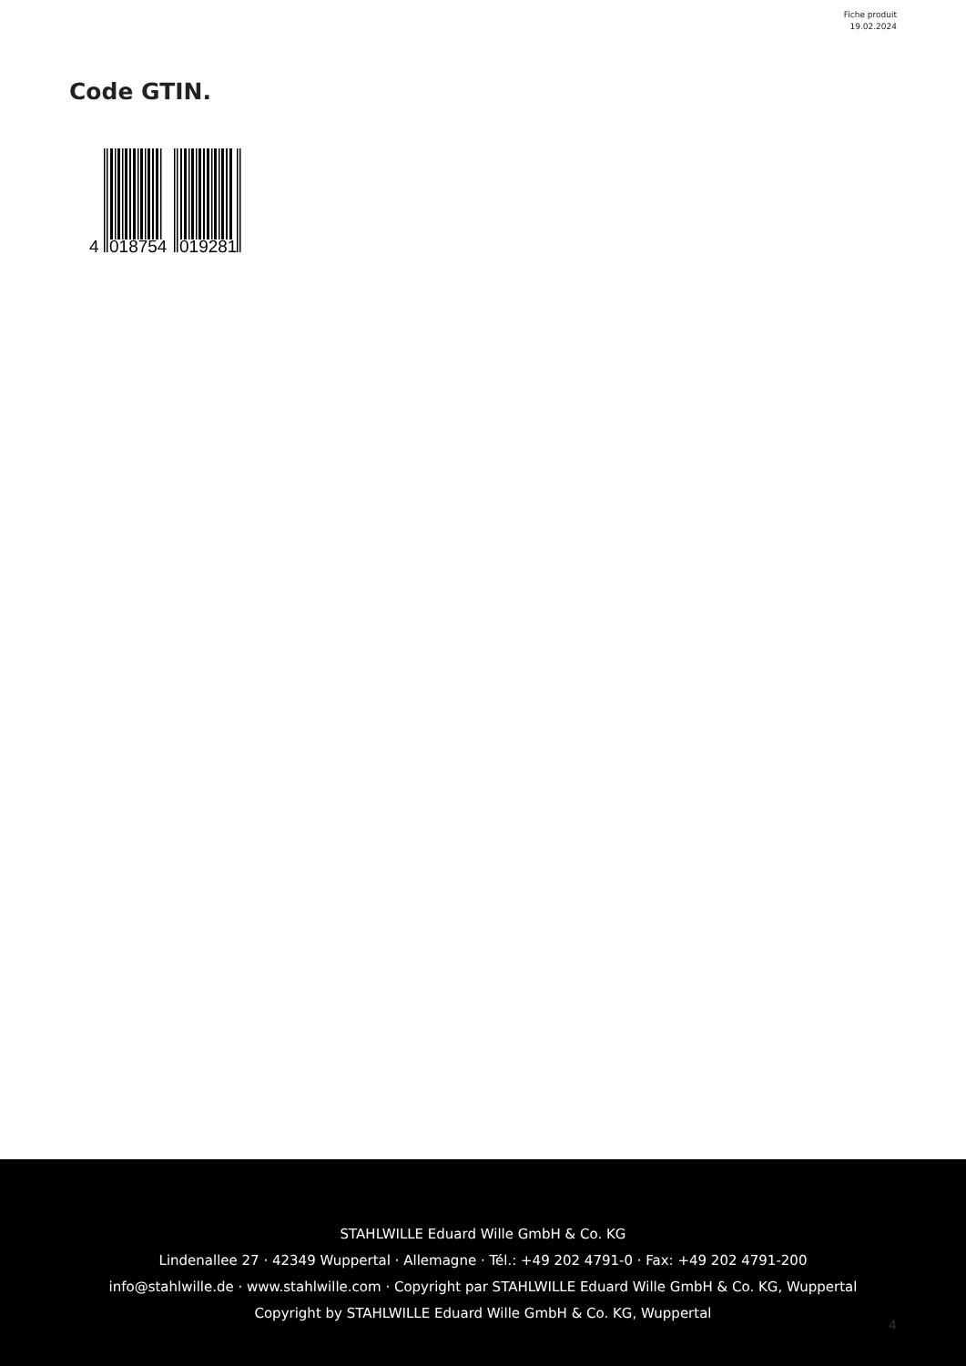Fiche produit
19.02.2024
Code GTIN.
4
018754
019281
STAHLWILLE Eduard Wille GmbH & Co. KG
Lindenallee 27 · 42349 Wuppertal · Allemagne · Tél.: +49 202 4791-0 · Fax: +49 202 4791-200
info@stahlwille.de · www.stahlwille.com · Copyright par STAHLWILLE Eduard Wille GmbH & Co. KG, Wuppertal
Copyright by STAHLWILLE Eduard Wille GmbH & Co. KG, Wuppertal
4